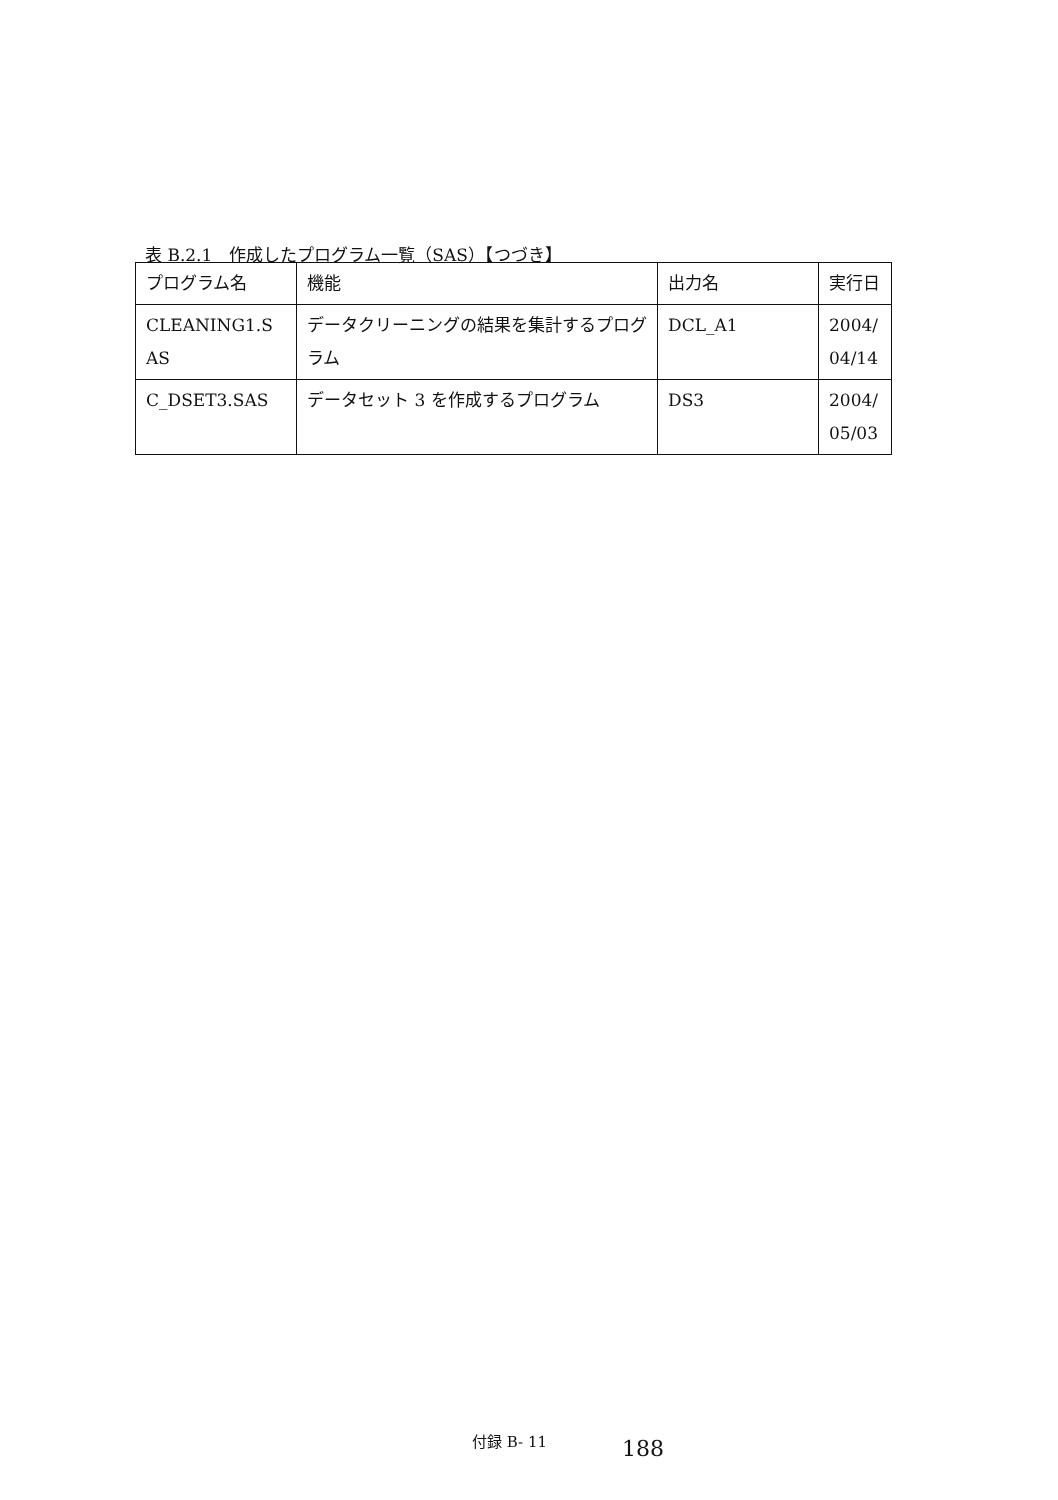表 B.2.1　作成したプログラム一覧（SAS）【つづき】
| プログラム名 | 機能 | 出力名 | 実行日 |
| CLEANING1.S AS | データクリーニングの結果を集計するプログラム | DCL_A1 | 2004/ 04/14 |
| C_DSET3.SAS | データセット 3 を作成するプログラム | DS3 | 2004/ 05/03 |
付録 B- 11 188